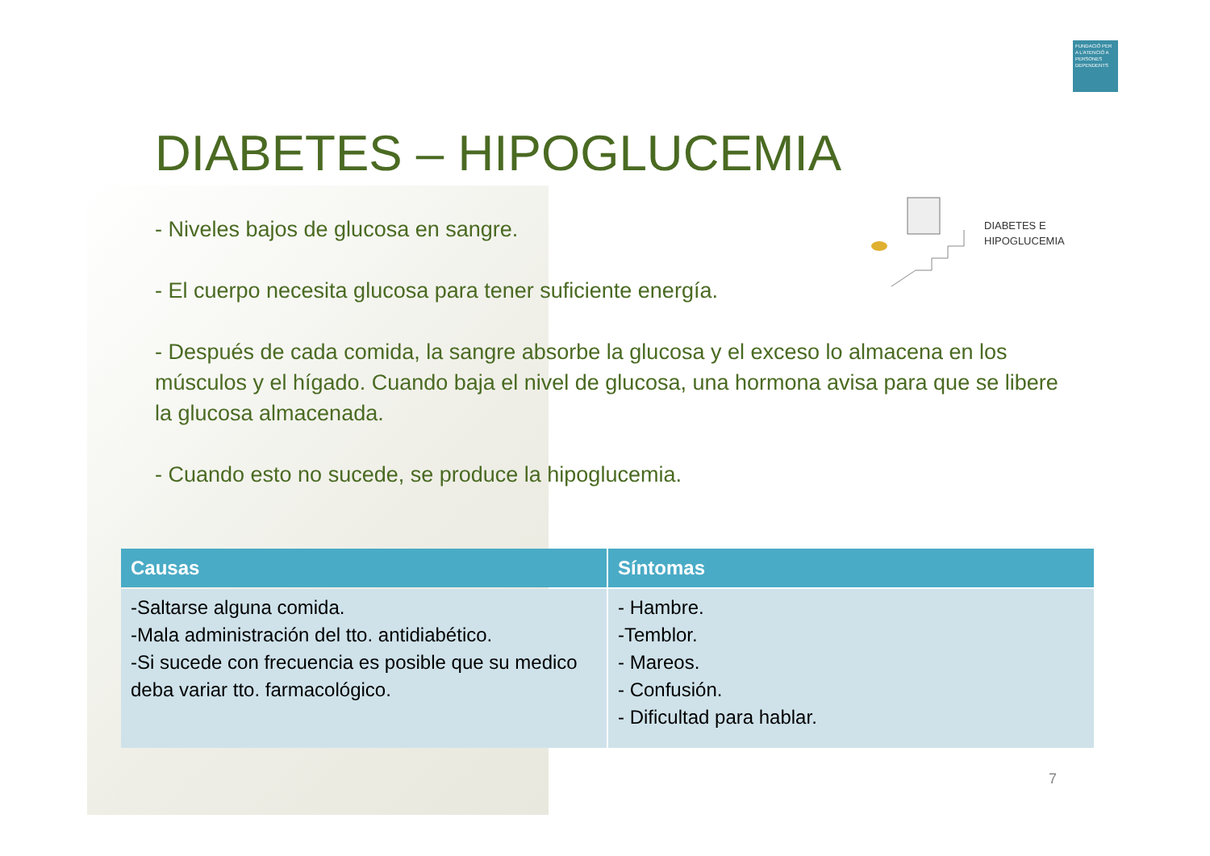FUNDACIÓ PER A L'ATENCIÓ A PERSONES DEPENDENTS
DIABETES – HIPOGLUCEMIA
DIABETES E
HIPOGLUCEMIA
- Niveles bajos de glucosa en sangre.
- El cuerpo necesita glucosa para tener suficiente energía.
- Después de cada comida, la sangre absorbe la glucosa y el exceso lo almacena en los músculos y el hígado. Cuando baja el nivel de glucosa, una hormona avisa para que se libere la glucosa almacenada.
- Cuando esto no sucede, se produce la hipoglucemia.
| Causas | Síntomas |
| --- | --- |
| -Saltarse alguna comida. -Mala administración del tto. antidiabético. -Si sucede con frecuencia es posible que su medico deba variar tto. farmacológico. | - Hambre. -Temblor. - Mareos. - Confusión. - Dificultad para hablar. |
7